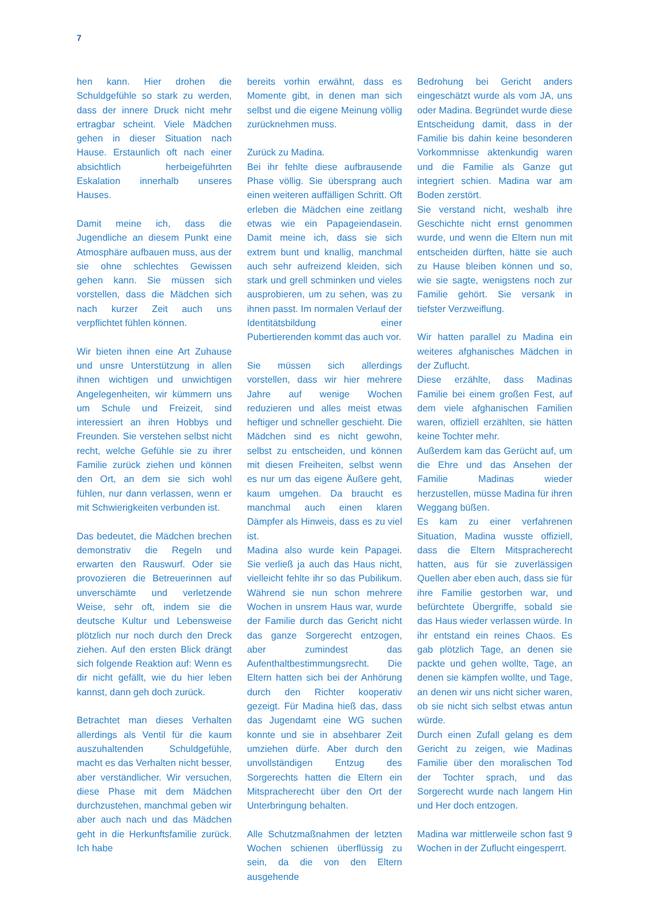7
hen kann. Hier drohen die Schuldgefühle so stark zu werden, dass der innere Druck nicht mehr ertragbar scheint. Viele Mädchen gehen in dieser Situation nach Hause. Erstaunlich oft nach einer absichtlich herbeigeführten Eskalation innerhalb unseres Hauses.
Damit meine ich, dass die Jugendliche an diesem Punkt eine Atmosphäre aufbauen muss, aus der sie ohne schlechtes Gewissen gehen kann. Sie müssen sich vorstellen, dass die Mädchen sich nach kurzer Zeit auch uns verpflichtet fühlen können.
Wir bieten ihnen eine Art Zuhause und unsre Unterstützung in allen ihnen wichtigen und unwichtigen Angelegenheiten, wir kümmern uns um Schule und Freizeit, sind interessiert an ihren Hobbys und Freunden. Sie verstehen selbst nicht recht, welche Gefühle sie zu ihrer Familie zurück ziehen und können den Ort, an dem sie sich wohl fühlen, nur dann verlassen, wenn er mit Schwierigkeiten verbunden ist.
Das bedeutet, die Mädchen brechen demonstrativ die Regeln und erwarten den Rauswurf. Oder sie provozieren die Betreuerinnen auf unverschämte und verletzende Weise, sehr oft, indem sie die deutsche Kultur und Lebensweise plötzlich nur noch durch den Dreck ziehen. Auf den ersten Blick drängt sich folgende Reaktion auf: Wenn es dir nicht gefällt, wie du hier leben kannst, dann geh doch zurück.
Betrachtet man dieses Verhalten allerdings als Ventil für die kaum auszuhaltenden Schuldgefühle, macht es das Verhalten nicht besser, aber verständlicher. Wir versuchen, diese Phase mit dem Mädchen durchzustehen, manchmal geben wir aber auch nach und das Mädchen geht in die Herkunftsfamilie zurück. Ich habe
bereits vorhin erwähnt, dass es Momente gibt, in denen man sich selbst und die eigene Meinung völlig zurücknehmen muss.
Zurück zu Madina.
Bei ihr fehlte diese aufbrausende Phase völlig. Sie übersprang auch einen weiteren auffälligen Schritt. Oft erleben die Mädchen eine zeitlang etwas wie ein Papageiendasein. Damit meine ich, dass sie sich extrem bunt und knallig, manchmal auch sehr aufreizend kleiden, sich stark und grell schminken und vieles ausprobieren, um zu sehen, was zu ihnen passt. Im normalen Verlauf der Identitätsbildung einer Pubertierenden kommt das auch vor.
Sie müssen sich allerdings vorstellen, dass wir hier mehrere Jahre auf wenige Wochen reduzieren und alles meist etwas heftiger und schneller geschieht. Die Mädchen sind es nicht gewohn, selbst zu entscheiden, und können mit diesen Freiheiten, selbst wenn es nur um das eigene Äußere geht, kaum umgehen. Da braucht es manchmal auch einen klaren Dämpfer als Hinweis, dass es zu viel ist.
Madina also wurde kein Papagei. Sie verließ ja auch das Haus nicht, vielleicht fehlte ihr so das Pubilikum. Während sie nun schon mehrere Wochen in unsrem Haus war, wurde der Familie durch das Gericht nicht das ganze Sorgerecht entzogen, aber zumindest das Aufenthaltbestimmungsrecht. Die Eltern hatten sich bei der Anhörung durch den Richter kooperativ gezeigt. Für Madina hieß das, dass das Jugendamt eine WG suchen konnte und sie in absehbarer Zeit umziehen dürfe. Aber durch den unvollständigen Entzug des Sorgerechts hatten die Eltern ein Mitspracherecht über den Ort der Unterbringung behalten.
Alle Schutzmaßnahmen der letzten Wochen schienen überflüssig zu sein, da die von den Eltern ausgehende
Bedrohung bei Gericht anders eingeschätzt wurde als vom JA, uns oder Madina. Begründet wurde diese Entscheidung damit, dass in der Familie bis dahin keine besonderen Vorkommnisse aktenkundig waren und die Familie als Ganze gut integriert schien. Madina war am Boden zerstört.
Sie verstand nicht, weshalb ihre Geschichte nicht ernst genommen wurde, und wenn die Eltern nun mit entscheiden dürften, hätte sie auch zu Hause bleiben können und so, wie sie sagte, wenigstens noch zur Familie gehört. Sie versank in tiefster Verzweiflung.
Wir hatten parallel zu Madina ein weiteres afghanisches Mädchen in der Zuflucht.
Diese erzählte, dass Madinas Familie bei einem großen Fest, auf dem viele afghanischen Familien waren, offiziell erzählten, sie hätten keine Tochter mehr.
Außerdem kam das Gerücht auf, um die Ehre und das Ansehen der Familie Madinas wieder herzustellen, müsse Madina für ihren Weggang büßen.
Es kam zu einer verfahrenen Situation, Madina wusste offiziell, dass die Eltern Mitspracherecht hatten, aus für sie zuverlässigen Quellen aber eben auch, dass sie für ihre Familie gestorben war, und befürchtete Übergriffe, sobald sie das Haus wieder verlassen würde. In ihr entstand ein reines Chaos. Es gab plötzlich Tage, an denen sie packte und gehen wollte, Tage, an denen sie kämpfen wollte, und Tage, an denen wir uns nicht sicher waren, ob sie nicht sich selbst etwas antun würde.
Durch einen Zufall gelang es dem Gericht zu zeigen, wie Madinas Familie über den moralischen Tod der Tochter sprach, und das Sorgerecht wurde nach langem Hin und Her doch entzogen.
Madina war mittlerweile schon fast 9 Wochen in der Zuflucht eingesperrt.